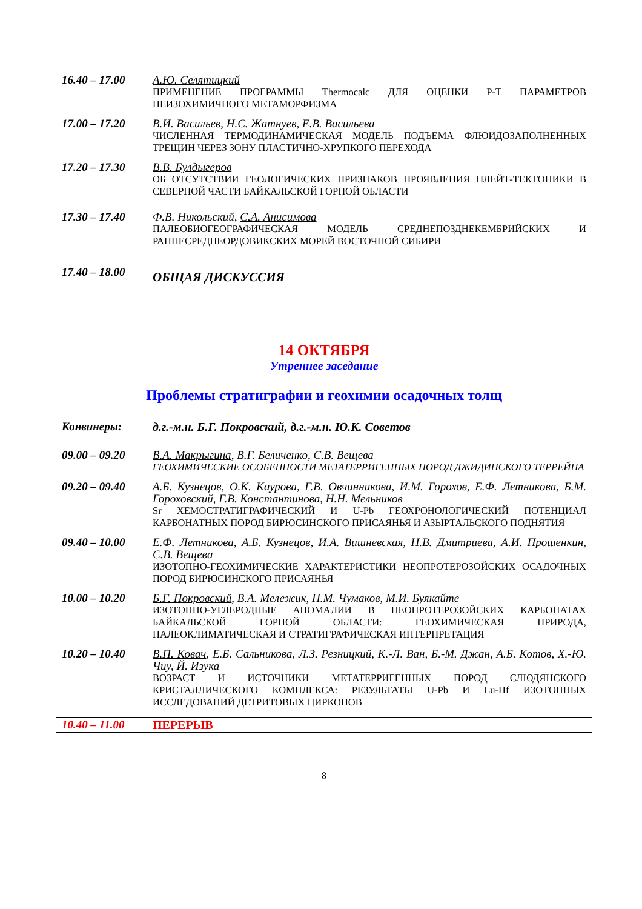16.40 – 17.00 А.Ю. Селятицкий
ПРИМЕНЕНИЕ ПРОГРАММЫ Thermocalc ДЛЯ ОЦЕНКИ P-T ПАРАМЕТРОВ НЕИЗОХИМИЧНОГО МЕТАМОРФИЗМА
17.00 – 17.20 В.И. Васильев, Н.С. Жатнуев, Е.В. Васильева
ЧИСЛЕННАЯ ТЕРМОДИНАМИЧЕСКАЯ МОДЕЛЬ ПОДЪЕМА ФЛЮИДОЗАПОЛНЕННЫХ ТРЕЩИН ЧЕРЕЗ ЗОНУ ПЛАСТИЧНО-ХРУПКОГО ПЕРЕХОДА
17.20 – 17.30 В.В. Булдыгеров
ОБ ОТСУТСТВИИ ГЕОЛОГИЧЕСКИХ ПРИЗНАКОВ ПРОЯВЛЕНИЯ ПЛЕЙТ-ТЕКТОНИКИ В СЕВЕРНОЙ ЧАСТИ БАЙКАЛЬСКОЙ ГОРНОЙ ОБЛАСТИ
17.30 – 17.40 Ф.В. Никольский, С.А. Анисимова
ПАЛЕОБИОГЕОГРАФИЧЕСКАЯ МОДЕЛЬ СРЕДНЕПОЗДНЕКЕМБРИЙСКИХ И РАННЕСРЕДНЕОРДОВИКСКИХ МОРЕЙ ВОСТОЧНОЙ СИБИРИ
17.40 – 18.00
ОБЩАЯ ДИСКУССИЯ
14 ОКТЯБРЯ
Утреннее заседание
Проблемы стратиграфии и геохимии осадочных толщ
Конвинеры: д.г.-м.н. Б.Г. Покровский, д.г.-м.н. Ю.К. Советов
09.00 – 09.20 В.А. Макрыгина, В.Г. Беличенко, С.В. Вещева
ГЕОХИМИЧЕСКИЕ ОСОБЕННОСТИ МЕТАТЕРРИГЕННЫХ ПОРОД ДЖИДИНСКОГО ТЕРРЕЙНА
09.20 – 09.40 А.Б. Кузнецов, О.К. Каурова, Г.В. Овчинникова, И.М. Горохов, Е.Ф. Летникова, Б.М. Гороховский, Г.В. Константинова, Н.Н. Мельников
Sr ХЕМОСТРАТИГРАФИЧЕСКИЙ И U-Pb ГЕОХРОНОЛОГИЧЕСКИЙ ПОТЕНЦИАЛ КАРБОНАТНЫХ ПОРОД БИРЮСИНСКОГО ПРИСАЯНЬЯ И АЗЫРТАЛЬСКОГО ПОДНЯТИЯ
09.40 – 10.00 Е.Ф. Летникова, А.Б. Кузнецов, И.А. Вишневская, Н.В. Дмитриева, А.И. Прошенкин, С.В. Вещева
ИЗОТОПНО-ГЕОХИМИЧЕСКИЕ ХАРАКТЕРИСТИКИ НЕОПРОТЕРОЗОЙСКИХ ОСАДОЧНЫХ ПОРОД БИРЮСИНСКОГО ПРИСАЯНЬЯ
10.00 – 10.20 Б.Г. Покровский, В.А. Мележик, Н.М. Чумаков, М.И. Буякайте
ИЗОТОПНО-УГЛЕРОДНЫЕ АНОМАЛИИ В НЕОПРОТЕРОЗОЙСКИХ КАРБОНАТАХ БАЙКАЛЬСКОЙ ГОРНОЙ ОБЛАСТИ: ГЕОХИМИЧЕСКАЯ ПРИРОДА, ПАЛЕОКЛИМАТИЧЕСКАЯ И СТРАТИГРАФИЧЕСКАЯ ИНТЕРПРЕТАЦИЯ
10.20 – 10.40 В.П. Ковач, Е.Б. Сальникова, Л.З. Резницкий, К.-Л. Ван, Б.-М. Джан, А.Б. Котов, Х.-Ю. Чиу, Й. Изука
ВОЗРАСТ И ИСТОЧНИКИ МЕТАТЕРРИГЕННЫХ ПОРОД СЛЮДЯНСКОГО КРИСТАЛЛИЧЕСКОГО КОМПЛЕКСА: РЕЗУЛЬТАТЫ U-Pb И Lu-Hf ИЗОТОПНЫХ ИССЛЕДОВАНИЙ ДЕТРИТОВЫХ ЦИРКОНОВ
10.40 – 11.00 ПЕРЕРЫВ
8